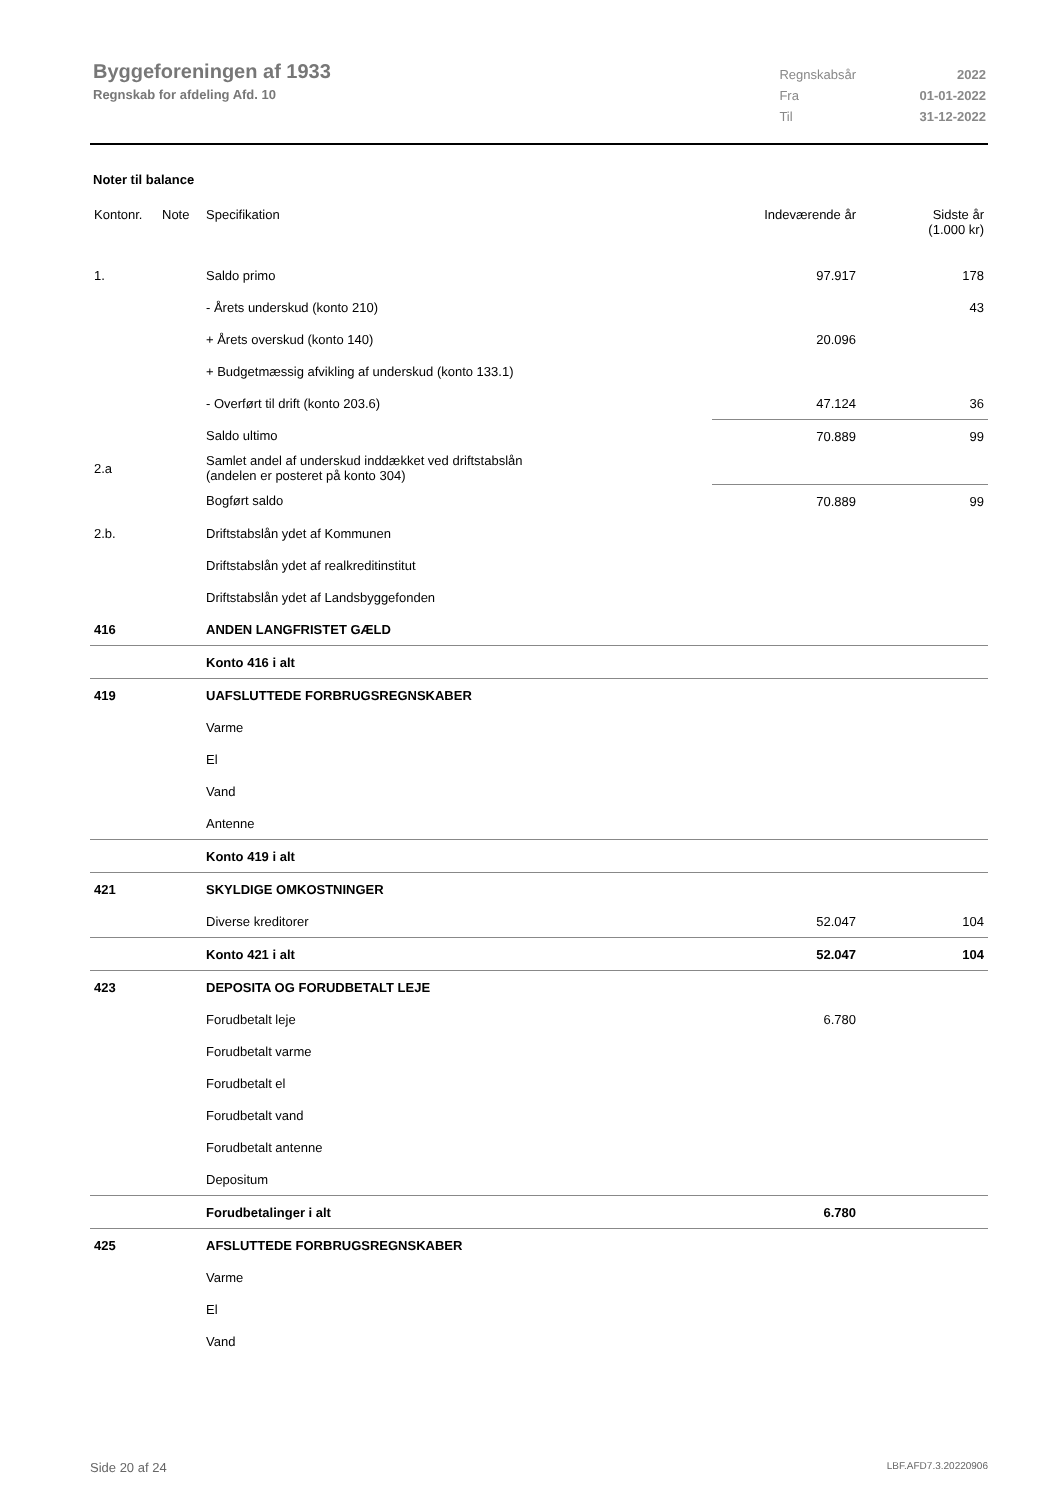Byggeforeningen af 1933
Regnskab for afdeling Afd. 10
| Regnskabsår | 2022 |
| Fra | 01-01-2022 |
| Til | 31-12-2022 |
Noter til balance
| Kontonr. | Note | Specifikation | Indeværende år | Sidste år (1.000 kr) |
| 1. | | Saldo primo | 97.917 | 178 |
| | | - Årets underskud (konto 210) | | 43 |
| | | + Årets overskud (konto 140) | 20.096 | |
| | | + Budgetmæssig afvikling af underskud (konto 133.1) | | |
| | | - Overført til drift (konto 203.6) | 47.124 | 36 |
| | | Saldo ultimo | 70.889 | 99 |
| 2.a | | Samlet andel af underskud inddækket ved driftstabslån (andelen er posteret på konto 304) | | |
| | | Bogført saldo | 70.889 | 99 |
| 2.b. | | Driftstabslån ydet af Kommunen | | |
| | | Driftstabslån ydet af realkreditinstitut | | |
| | | Driftstabslån ydet af Landsbyggefonden | | |
| 416 | | ANDEN LANGFRISTET GÆLD | | |
| | | Konto 416 i alt | | |
| 419 | | UAFSLUTTEDE FORBRUGSREGNSKABER | | |
| | | Varme | | |
| | | El | | |
| | | Vand | | |
| | | Antenne | | |
| | | Konto 419 i alt | | |
| 421 | | SKYLDIGE OMKOSTNINGER | | |
| | | Diverse kreditorer | 52.047 | 104 |
| | | Konto 421 i alt | 52.047 | 104 |
| 423 | | DEPOSITA OG FORUDBETALT LEJE | | |
| | | Forudbetalt leje | 6.780 | |
| | | Forudbetalt varme | | |
| | | Forudbetalt el | | |
| | | Forudbetalt vand | | |
| | | Forudbetalt antenne | | |
| | | Depositum | | |
| | | Forudbetalinger i alt | 6.780 | |
| 425 | | AFSLUTTEDE FORBRUGSREGNSKABER | | |
| | | Varme | | |
| | | El | | |
| | | Vand | | |
Side 20 af 24 LBF.AFD7.3.20220906